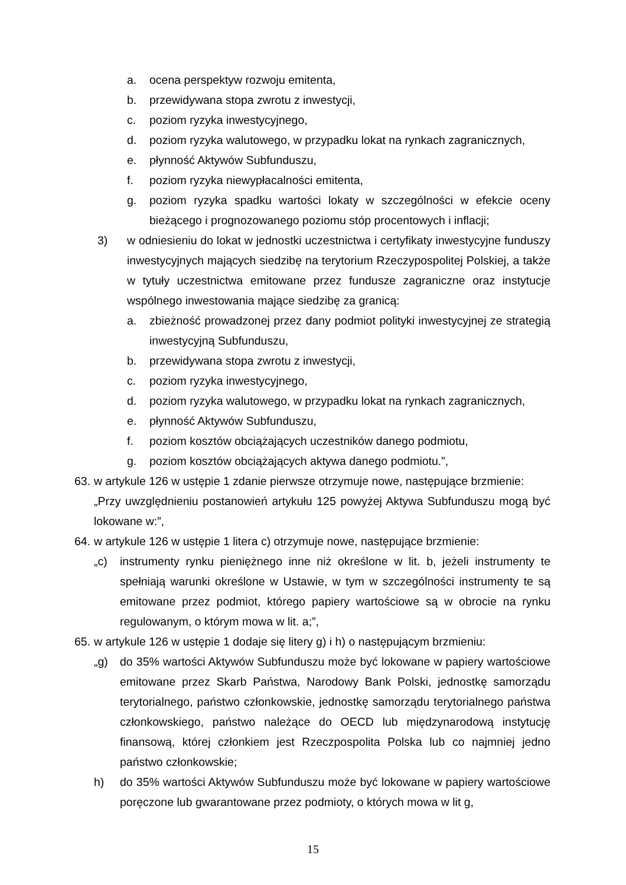a. ocena perspektyw rozwoju emitenta,
b. przewidywana stopa zwrotu z inwestycji,
c. poziom ryzyka inwestycyjnego,
d. poziom ryzyka walutowego, w przypadku lokat na rynkach zagranicznych,
e. płynność Aktywów Subfunduszu,
f. poziom ryzyka niewypłacalności emitenta,
g. poziom ryzyka spadku wartości lokaty w szczególności w efekcie oceny bieżącego i prognozowanego poziomu stóp procentowych i inflacji;
3) w odniesieniu do lokat w jednostki uczestnictwa i certyfikaty inwestycyjne funduszy inwestycyjnych mających siedzibę na terytorium Rzeczypospolitej Polskiej, a także w tytuły uczestnictwa emitowane przez fundusze zagraniczne oraz instytucje wspólnego inwestowania mające siedzibę za granicą:
a. zbieżność prowadzonej przez dany podmiot polityki inwestycyjnej ze strategią inwestycyjną Subfunduszu,
b. przewidywana stopa zwrotu z inwestycji,
c. poziom ryzyka inwestycyjnego,
d. poziom ryzyka walutowego, w przypadku lokat na rynkach zagranicznych,
e. płynność Aktywów Subfunduszu,
f. poziom kosztów obciążających uczestników danego podmiotu,
g. poziom kosztów obciążających aktywa danego podmiotu.”,
63. w artykule 126 w ustępie 1 zdanie pierwsze otrzymuje nowe, następujące brzmienie:
„Przy uwzględnieniu postanowień artykułu 125 powyżej Aktywa Subfunduszu mogą być lokowane w:”,
64. w artykule 126 w ustępie 1 litera c) otrzymuje nowe, następujące brzmienie:
„c) instrumenty rynku pieniężnego inne niż określone w lit. b, jeżeli instrumenty te spełniają warunki określone w Ustawie, w tym w szczególności instrumenty te są emitowane przez podmiot, którego papiery wartościowe są w obrocie na rynku regulowanym, o którym mowa w lit. a;”,
65. w artykule 126 w ustępie 1 dodaje się litery g) i h) o następującym brzmieniu:
„g) do 35% wartości Aktywów Subfunduszu może być lokowane w papiery wartościowe emitowane przez Skarb Państwa, Narodowy Bank Polski, jednostkę samorządu terytorialnego, państwo członkowskie, jednostkę samorządu terytorialnego państwa członkowskiego, państwo należące do OECD lub międzynarodową instytucję finansową, której członkiem jest Rzeczpospolita Polska lub co najmniej jedno państwo członkowskie;
h) do 35% wartości Aktywów Subfunduszu może być lokowane w papiery wartościowe poręczone lub gwarantowane przez podmioty, o których mowa w lit g,
15